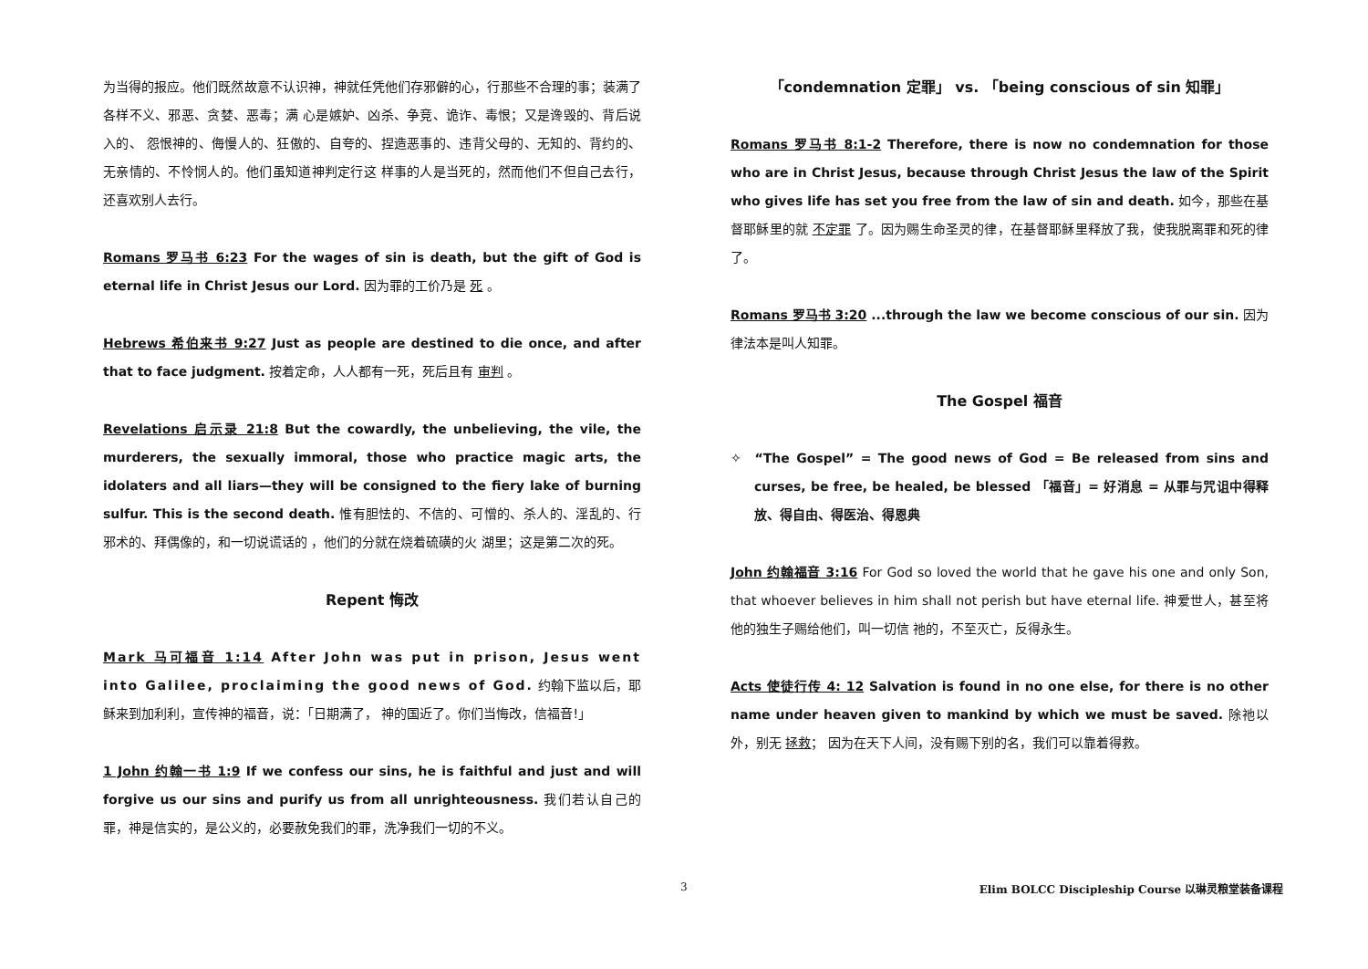为当得的报应。他们既然故意不认识神，神就任凭他们存邪僻的心，行那些不合理的事；装满了各样不义、邪恶、贪婪、恶毒；满 心是嫉妒、凶杀、争竞、诡诈、毒恨；又是谗毁的、背后说入的、 怨恨神的、侮慢人的、狂傲的、自夸的、捏造恶事的、违背父母的、无知的、背约的、无亲情的、不怜悯人的。他们虽知道神判定行这 样事的人是当死的，然而他们不但自己去行，还喜欢别人去行。
Romans 罗马书 6:23 For the wages of sin is death, but the gift of God is eternal life in Christ Jesus our Lord. 因为罪的工价乃是 死 。
Hebrews 希伯来书 9:27 Just as people are destined to die once, and after that to face judgment. 按着定命，人人都有一死，死后且有 审判 。
Revelations 启示录 21:8 But the cowardly, the unbelieving, the vile, the murderers, the sexually immoral, those who practice magic arts, the idolaters and all liars—they will be consigned to the fiery lake of burning sulfur. This is the second death. 惟有胆怯的、不信的、可憎的、杀人的、淫乱的、行 邪术的、拜偶像的，和一切说谎话的 ，他们的分就在烧着硫磺的火 湖里；这是第二次的死。
Repent 悔改
Mark 马可福音 1:14 After John was put in prison, Jesus went into Galilee, proclaiming the good news of God. 约翰下监以后，耶稣来到加利利，宣传神的福音，说：「日期满了， 神的国近了。你们当悔改，信福音!」
1 John 约翰一书 1:9 If we confess our sins, he is faithful and just and will forgive us our sins and purify us from all unrighteousness. 我们若认自己的罪，神是信实的，是公义的，必要赦免我们的罪，洗净我们一切的不义。
「condemnation 定罪」 vs. 「being conscious of sin 知罪」
Romans 罗马书 8:1-2 Therefore, there is now no condemnation for those who are in Christ Jesus, because through Christ Jesus the law of the Spirit who gives life has set you free from the law of sin and death. 如今，那些在基督耶稣里的就 不定罪 了。因为赐生命圣灵的律，在基督耶稣里释放了我，使我脱离罪和死的律了。
Romans 罗马书 3:20 ...through the law we become conscious of our sin. 因为律法本是叫人知罪。
The Gospel 福音
✧ “The Gospel” = The good news of God = Be released from sins and curses, be free, be healed, be blessed 「福音」= 好消息 = 从罪与咒诅中得释放、得自由、得医治、得恩典
John 约翰福音 3:16 For God so loved the world that he gave his one and only Son, that whoever believes in him shall not perish but have eternal life. 神爱世人，甚至将他的独生子赐给他们，叫一切信 祂的，不至灭亡，反得永生。
Acts 使徒行传 4: 12 Salvation is found in no one else, for there is no other name under heaven given to mankind by which we must be saved. 除祂以外，别无 拯救； 因为在天下人间，没有赐下别的名，我们可以靠着得救。
3 Elim BOLCC Discipleship Course 以琳灵粮堂装备课程